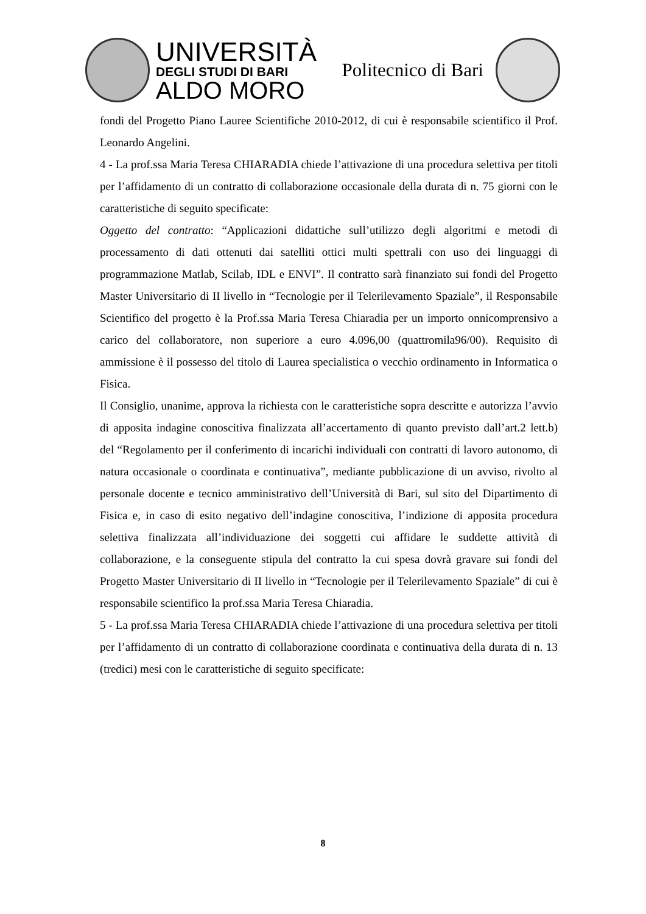UNIVERSITÀ
DEGLI STUDI DI BARI
ALDO MORO
Politecnico di Bari
fondi del Progetto Piano Lauree Scientifiche 2010-2012, di cui è responsabile scientifico il Prof. Leonardo Angelini.
4 - La prof.ssa Maria Teresa CHIARADIA chiede l’attivazione di una procedura selettiva per titoli per l’affidamento di un contratto di collaborazione occasionale della durata di n. 75 giorni con le caratteristiche di seguito specificate:
Oggetto del contratto: “Applicazioni didattiche sull’utilizzo degli algoritmi e metodi di processamento di dati ottenuti dai satelliti ottici multi spettrali con uso dei linguaggi di programmazione Matlab, Scilab, IDL e ENVI”. Il contratto sarà finanziato sui fondi del Progetto Master Universitario di II livello in “Tecnologie per il Telerilevamento Spaziale”, il Responsabile Scientifico del progetto è la Prof.ssa Maria Teresa Chiaradia per un importo onnicomprensivo a carico del collaboratore, non superiore a euro 4.096,00 (quattromila96/00). Requisito di ammissione è il possesso del titolo di Laurea specialistica o vecchio ordinamento in Informatica o Fisica.
Il Consiglio, unanime, approva la richiesta con le caratteristiche sopra descritte e autorizza l’avvio di apposita indagine conoscitiva finalizzata all’accertamento di quanto previsto dall’art.2 lett.b) del “Regolamento per il conferimento di incarichi individuali con contratti di lavoro autonomo, di natura occasionale o coordinata e continuativa”, mediante pubblicazione di un avviso, rivolto al personale docente e tecnico amministrativo dell’Università di Bari, sul sito del Dipartimento di Fisica e, in caso di esito negativo dell’indagine conoscitiva, l’indizione di apposita procedura selettiva finalizzata all’individuazione dei soggetti cui affidare le suddette attività di collaborazione, e la conseguente stipula del contratto la cui spesa dovrà gravare sui fondi del Progetto Master Universitario di II livello in “Tecnologie per il Telerilevamento Spaziale” di cui è responsabile scientifico la prof.ssa Maria Teresa Chiaradia.
5 - La prof.ssa Maria Teresa CHIARADIA chiede l’attivazione di una procedura selettiva per titoli per l’affidamento di un contratto di collaborazione coordinata e continuativa della durata di n. 13 (tredici) mesi con le caratteristiche di seguito specificate:
8